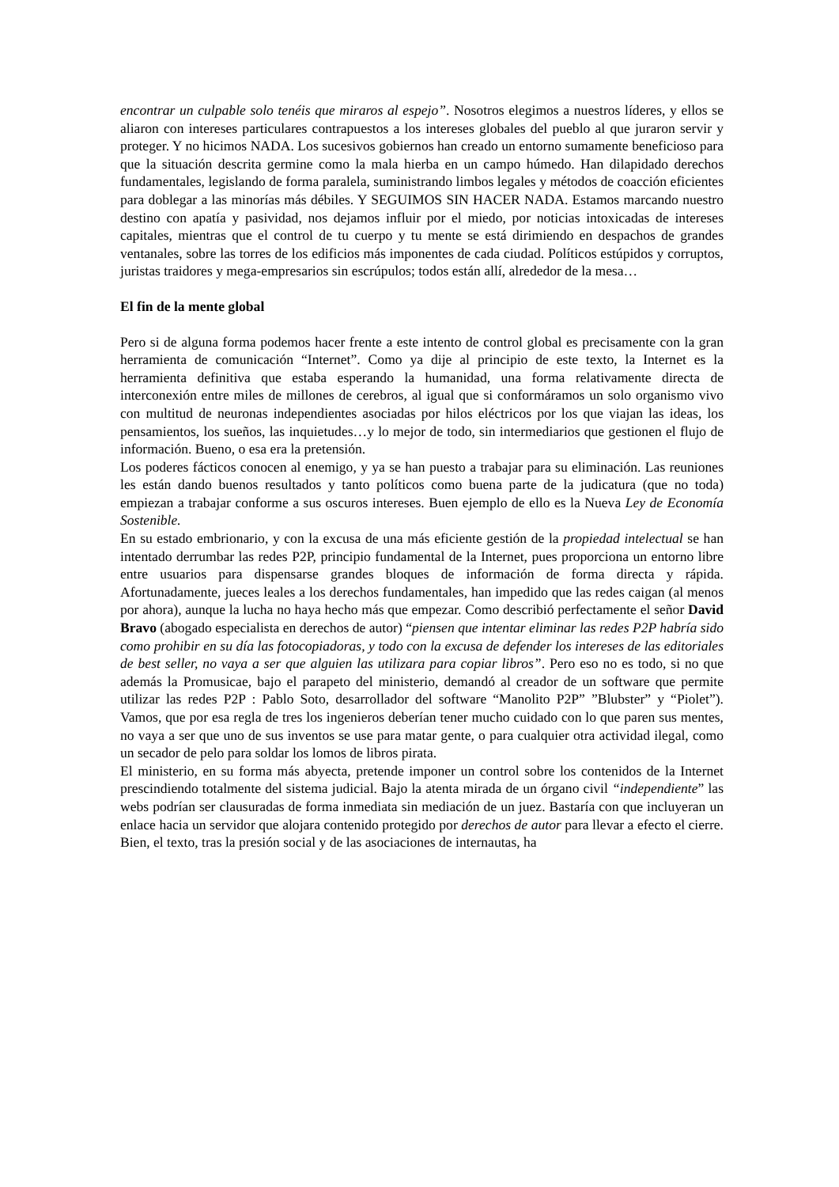encontrar un culpable solo tenéis que miraros al espejo”. Nosotros elegimos a nuestros líderes, y ellos se aliaron con intereses particulares contrapuestos a los intereses globales del pueblo al que juraron servir y proteger. Y no hicimos NADA. Los sucesivos gobiernos han creado un entorno sumamente beneficioso para que la situación descrita germine como la mala hierba en un campo húmedo. Han dilapidado derechos fundamentales, legislando de forma paralela, suministrando limbos legales y métodos de coacción eficientes para doblegar a las minorías más débiles. Y SEGUIMOS SIN HACER NADA. Estamos marcando nuestro destino con apatía y pasividad, nos dejamos influir por el miedo, por noticias intoxicadas de intereses capitales, mientras que el control de tu cuerpo y tu mente se está dirimiendo en despachos de grandes ventanales, sobre las torres de los edificios más imponentes de cada ciudad. Políticos estúpidos y corruptos, juristas traidores y mega-empresarios sin escrúpulos; todos están allí, alrededor de la mesa…
El fin de la mente global
Pero si de alguna forma podemos hacer frente a este intento de control global es precisamente con la gran herramienta de comunicación “Internet”. Como ya dije al principio de este texto, la Internet es la herramienta definitiva que estaba esperando la humanidad, una forma relativamente directa de interconexión entre miles de millones de cerebros, al igual que si conformáramos un solo organismo vivo con multitud de neuronas independientes asociadas por hilos eléctricos por los que viajan las ideas, los pensamientos, los sueños, las inquietudes…y lo mejor de todo, sin intermediarios que gestionen el flujo de información. Bueno, o esa era la pretensión.
Los poderes fácticos conocen al enemigo, y ya se han puesto a trabajar para su eliminación. Las reuniones les están dando buenos resultados y tanto políticos como buena parte de la judicatura (que no toda) empiezan a trabajar conforme a sus oscuros intereses. Buen ejemplo de ello es la Nueva Ley de Economía Sostenible.
En su estado embrionario, y con la excusa de una más eficiente gestión de la propiedad intelectual se han intentado derrumbar las redes P2P, principio fundamental de la Internet, pues proporciona un entorno libre entre usuarios para dispensarse grandes bloques de información de forma directa y rápida. Afortunadamente, jueces leales a los derechos fundamentales, han impedido que las redes caigan (al menos por ahora), aunque la lucha no haya hecho más que empezar. Como describió perfectamente el señor David Bravo (abogado especialista en derechos de autor) “piensen que intentar eliminar las redes P2P habría sido como prohibir en su día las fotocopiadoras, y todo con la excusa de defender los intereses de las editoriales de best seller, no vaya a ser que alguien las utilizara para copiar libros”. Pero eso no es todo, si no que además la Promusicae, bajo el parapeto del ministerio, demandó al creador de un software que permite utilizar las redes P2P : Pablo Soto, desarrollador del software “Manolito P2P” ”Blubster” y “Piolet”). Vamos, que por esa regla de tres los ingenieros deberían tener mucho cuidado con lo que paren sus mentes, no vaya a ser que uno de sus inventos se use para matar gente, o para cualquier otra actividad ilegal, como un secador de pelo para soldar los lomos de libros pirata.
El ministerio, en su forma más abyecta, pretende imponer un control sobre los contenidos de la Internet prescindiendo totalmente del sistema judicial. Bajo la atenta mirada de un órgano civil “independiente” las webs podrían ser clausuradas de forma inmediata sin mediación de un juez. Bastaría con que incluyeran un enlace hacia un servidor que alojara contenido protegido por derechos de autor para llevar a efecto el cierre. Bien, el texto, tras la presión social y de las asociaciones de internautas, ha